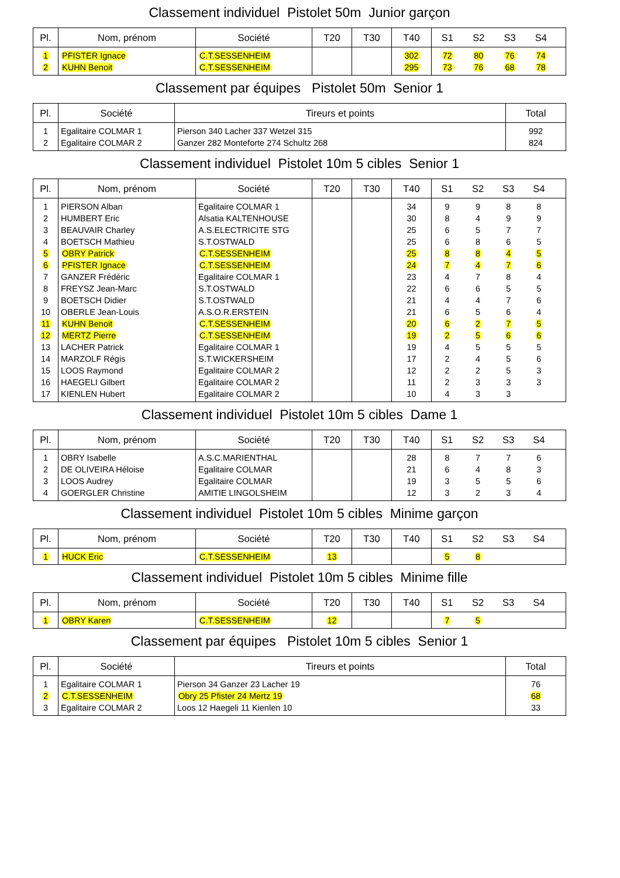Classement individuel Pistolet 50m Junior garçon
| Pl. | Nom, prénom | Société | T20 | T30 | T40 | S1 | S2 | S3 | S4 | |
| --- | --- | --- | --- | --- | --- | --- | --- | --- | --- | --- |
| 1 | PFISTER Ignace | C.T.SESSENHEIM | | | 302 | 72 | 80 | 76 | 74 | |
| 2 | KUHN Benoit | C.T.SESSENHEIM | | | 295 | 73 | 76 | 68 | 78 | |
Classement par équipes Pistolet 50m Senior 1
| Pl. | Société | Tireurs et points | Total |
| --- | --- | --- | --- |
| 1 | Egalitaire COLMAR 1 | Pierson 340 Lacher 337 Wetzel 315 | 992 |
| 2 | Egalitaire COLMAR 2 | Ganzer 282 Monteforte 274 Schultz 268 | 824 |
Classement individuel Pistolet 10m 5 cibles Senior 1
| Pl. | Nom, prénom | Société | T20 | T30 | T40 | S1 | S2 | S3 | S4 | |
| --- | --- | --- | --- | --- | --- | --- | --- | --- | --- | --- |
| 1 | PIERSON Alban | Egalitaire COLMAR 1 | | | 34 | 9 | 9 | 8 | 8 | |
| 2 | HUMBERT Eric | Alsatia KALTENHOUSE | | | 30 | 8 | 4 | 9 | 9 | |
| 3 | BEAUVAIR Charley | A.S.ELECTRICITE STG | | | 25 | 6 | 5 | 7 | 7 | |
| 4 | BOETSCH Mathieu | S.T.OSTWALD | | | 25 | 6 | 8 | 6 | 5 | |
| 5 | OBRY Patrick | C.T.SESSENHEIM | | | 25 | 8 | 8 | 4 | 5 | |
| 6 | PFISTER Ignace | C.T.SESSENHEIM | | | 24 | 7 | 4 | 7 | 6 | |
| 7 | GANZER Frédéric | Egalitaire COLMAR 1 | | | 23 | 4 | 7 | 8 | 4 | |
| 8 | FREYSZ Jean-Marc | S.T.OSTWALD | | | 22 | 6 | 6 | 5 | 5 | |
| 9 | BOETSCH Didier | S.T.OSTWALD | | | 21 | 4 | 4 | 7 | 6 | |
| 10 | OBERLE Jean-Louis | A.S.O.R.ERSTEIN | | | 21 | 6 | 5 | 6 | 4 | |
| 11 | KUHN Benoit | C.T.SESSENHEIM | | | 20 | 6 | 2 | 7 | 5 | |
| 12 | MERTZ Pierre | C.T.SESSENHEIM | | | 19 | 2 | 5 | 6 | 6 | |
| 13 | LACHER Patrick | Egalitaire COLMAR 1 | | | 19 | 4 | 5 | 5 | 5 | |
| 14 | MARZOLF Régis | S.T.WICKERSHEIM | | | 17 | 2 | 4 | 5 | 6 | |
| 15 | LOOS Raymond | Egalitaire COLMAR 2 | | | 12 | 2 | 2 | 5 | 3 | |
| 16 | HAEGELI Gilbert | Egalitaire COLMAR 2 | | | 11 | 2 | 3 | 3 | 3 | |
| 17 | KIENLEN Hubert | Egalitaire COLMAR 2 | | | 10 | 4 | 3 | 3 | | |
Classement individuel Pistolet 10m 5 cibles Dame 1
| Pl. | Nom, prénom | Société | T20 | T30 | T40 | S1 | S2 | S3 | S4 | |
| --- | --- | --- | --- | --- | --- | --- | --- | --- | --- | --- |
| 1 | OBRY Isabelle | A.S.C.MARIENTHAL | | | 28 | 8 | 7 | 7 | 6 | |
| 2 | DE OLIVEIRA Héloise | Egalitaire COLMAR | | | 21 | 6 | 4 | 8 | 3 | |
| 3 | LOOS Audrey | Egalitaire COLMAR | | | 19 | 3 | 5 | 5 | 6 | |
| 4 | GOERGLER Christine | AMITIE LINGOLSHEIM | | | 12 | 3 | 2 | 3 | 4 | |
Classement individuel Pistolet 10m 5 cibles Minime garçon
| Pl. | Nom, prénom | Société | T20 | T30 | T40 | S1 | S2 | S3 | S4 | |
| --- | --- | --- | --- | --- | --- | --- | --- | --- | --- | --- |
| 1 | HUCK Eric | C.T.SESSENHEIM | 13 | | | 5 | 8 | | | |
Classement individuel Pistolet 10m 5 cibles Minime fille
| Pl. | Nom, prénom | Société | T20 | T30 | T40 | S1 | S2 | S3 | S4 | |
| --- | --- | --- | --- | --- | --- | --- | --- | --- | --- | --- |
| 1 | OBRY Karen | C.T.SESSENHEIM | 12 | | | 7 | 5 | | | |
Classement par équipes Pistolet 10m 5 cibles Senior 1
| Pl. | Société | Tireurs et points | Total |
| --- | --- | --- | --- |
| 1 | Egalitaire COLMAR 1 | Pierson 34 Ganzer 23 Lacher 19 | 76 |
| 2 | C.T.SESSENHEIM | Obry 25 Pfister 24 Mertz 19 | 68 |
| 3 | Egalitaire COLMAR 2 | Loos 12 Haegeli 11 Kienlen 10 | 33 |